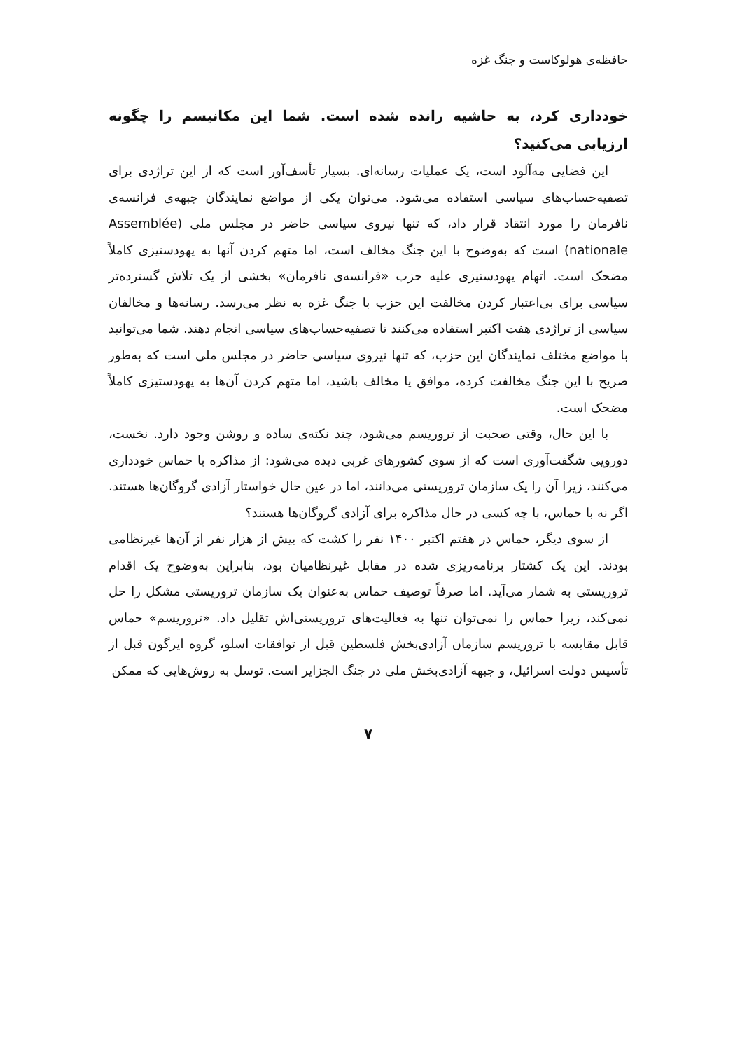حافظه‌ی هولوکاست و جنگ غزه
خودداری کرد، به حاشیه رانده شده است. شما این مکانیسم را چگونه ارزیابی می‌کنید؟
این فضایی مه‌آلود است، یک عملیات رسانه‌ای. بسیار تأسف‌آور است که از این تراژدی برای تصفیه‌حساب‌های سیاسی استفاده می‌شود. می‌توان یکی از مواضع نمایندگان جبهه‌ی فرانسه‌ی نافرمان را مورد انتقاد قرار داد، که تنها نیروی سیاسی حاضر در مجلس ملی (Assemblée nationale) است که به‌وضوح با این جنگ مخالف است، اما متهم کردن آنها به یهودستیزی کاملاً مضحک است. اتهام یهودستیزی علیه حزب «فرانسه‌ی نافرمان» بخشی از یک تلاش گسترده‌تر سیاسی برای بی‌اعتبار کردن مخالفت این حزب با جنگ غزه به نظر می‌رسد. رسانه‌ها و مخالفان سیاسی از تراژدی هفت اکتبر استفاده می‌کنند تا تصفیه‌حساب‌های سیاسی انجام دهند. شما می‌توانید با مواضع مختلف نمایندگان این حزب، که تنها نیروی سیاسی حاضر در مجلس ملی است که به‌طور صریح با این جنگ مخالفت کرده، موافق یا مخالف باشید، اما متهم کردن آن‌ها به یهودستیزی کاملاً مضحک است.
با این حال، وقتی صحبت از تروریسم می‌شود، چند نکته‌ی ساده و روشن وجود دارد. نخست، دورویی شگفت‌آوری است که از سوی کشورهای غربی دیده می‌شود: از مذاکره با حماس خودداری می‌کنند، زیرا آن را یک سازمان تروریستی می‌دانند، اما در عین حال خواستار آزادی گروگان‌ها هستند. اگر نه با حماس، با چه کسی در حال مذاکره برای آزادی گروگان‌ها هستند؟
از سوی دیگر، حماس در هفتم اکتبر ۱۴۰۰ نفر را کشت که بیش از هزار نفر از آن‌ها غیرنظامی بودند. این یک کشتار برنامه‌ریزی شده در مقابل غیرنظامیان بود، بنابراین به‌وضوح یک اقدام تروریستی به شمار می‌آید. اما صرفاً توصیف حماس به‌عنوان یک سازمان تروریستی مشکل را حل نمی‌کند، زیرا حماس را نمی‌توان تنها به فعالیت‌های تروریستی‌اش تقلیل داد. «تروریسم» حماس قابل مقایسه با تروریسم سازمان آزادی‌بخش فلسطین قبل از توافقات اسلو، گروه ایرگون قبل از تأسیس دولت اسرائیل، و جبهه آزادی‌بخش ملی در جنگ الجزایر است. توسل به روش‌هایی که ممکن
۷